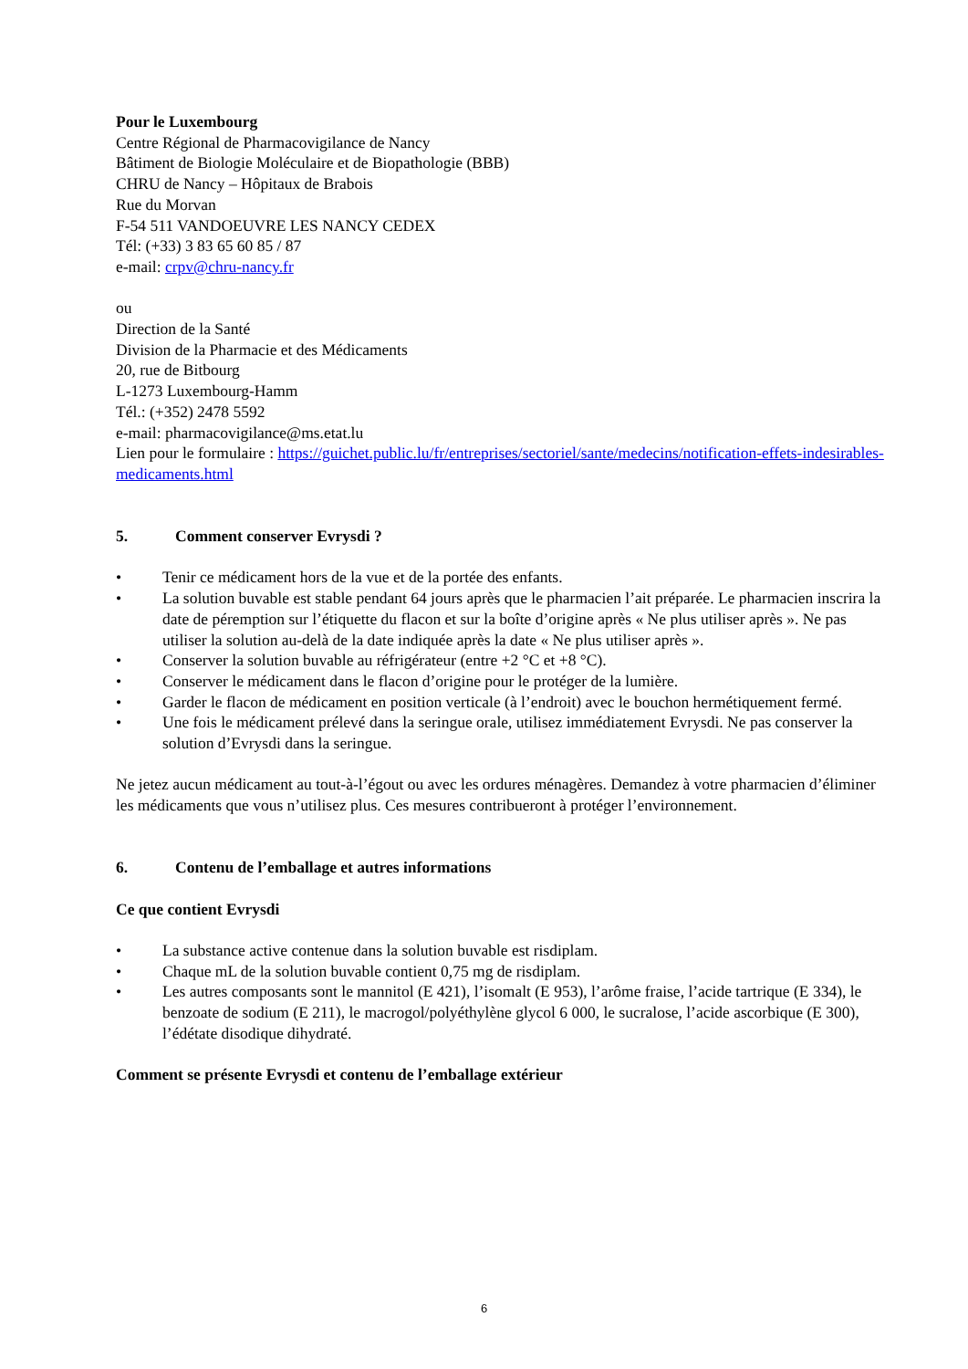Pour le Luxembourg
Centre Régional de Pharmacovigilance de Nancy
Bâtiment de Biologie Moléculaire et de Biopathologie (BBB)
CHRU de Nancy – Hôpitaux de Brabois
Rue du Morvan
F-54 511 VANDOEUVRE LES NANCY CEDEX
Tél: (+33) 3 83 65 60 85 / 87
e-mail: crpv@chru-nancy.fr
ou
Direction de la Santé
Division de la Pharmacie et des Médicaments
20, rue de Bitbourg
L-1273 Luxembourg-Hamm
Tél.: (+352) 2478 5592
e-mail: pharmacovigilance@ms.etat.lu
Lien pour le formulaire : https://guichet.public.lu/fr/entreprises/sectoriel/sante/medecins/notification-effets-indesirables-medicaments.html
5. Comment conserver Evrysdi ?
• Tenir ce médicament hors de la vue et de la portée des enfants.
• La solution buvable est stable pendant 64 jours après que le pharmacien l’ait préparée. Le pharmacien inscrira la date de péremption sur l’étiquette du flacon et sur la boîte d’origine après « Ne plus utiliser après ». Ne pas utiliser la solution au-delà de la date indiquée après la date « Ne plus utiliser après ».
• Conserver la solution buvable au réfrigérateur (entre +2 °C et +8 °C).
• Conserver le médicament dans le flacon d’origine pour le protéger de la lumière.
• Garder le flacon de médicament en position verticale (à l’endroit) avec le bouchon hermétiquement fermé.
• Une fois le médicament prélevé dans la seringue orale, utilisez immédiatement Evrysdi. Ne pas conserver la solution d’Evrysdi dans la seringue.
Ne jetez aucun médicament au tout-à-l’égout ou avec les ordures ménagères. Demandez à votre pharmacien d’éliminer les médicaments que vous n’utilisez plus. Ces mesures contribueront à protéger l’environnement.
6. Contenu de l’emballage et autres informations
Ce que contient Evrysdi
• La substance active contenue dans la solution buvable est risdiplam.
• Chaque mL de la solution buvable contient 0,75 mg de risdiplam.
• Les autres composants sont le mannitol (E 421), l’isomalt (E 953), l’arôme fraise, l’acide tartrique (E 334), le benzoate de sodium (E 211), le macrogol/polyéthylène glycol 6 000, le sucralose, l’acide ascorbique (E 300), l’édétate disodique dihydraté.
Comment se présente Evrysdi et contenu de l’emballage extérieur
6